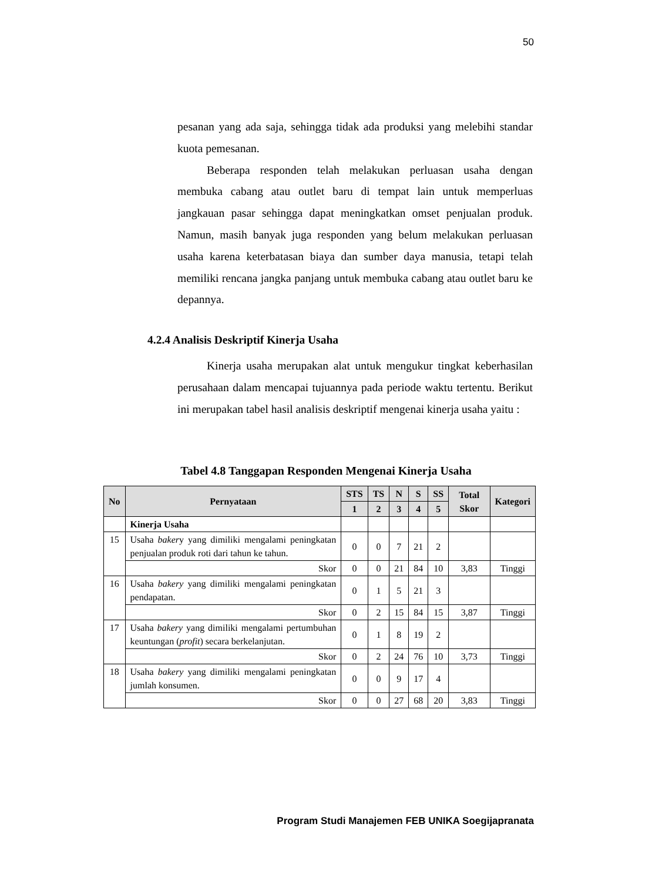50
pesanan yang ada saja, sehingga tidak ada produksi yang melebihi standar kuota pemesanan.
Beberapa responden telah melakukan perluasan usaha dengan membuka cabang atau outlet baru di tempat lain untuk memperluas jangkauan pasar sehingga dapat meningkatkan omset penjualan produk. Namun, masih banyak juga responden yang belum melakukan perluasan usaha karena keterbatasan biaya dan sumber daya manusia, tetapi telah memiliki rencana jangka panjang untuk membuka cabang atau outlet baru ke depannya.
4.2.4 Analisis Deskriptif Kinerja Usaha
Kinerja usaha merupakan alat untuk mengukur tingkat keberhasilan perusahaan dalam mencapai tujuannya pada periode waktu tertentu. Berikut ini merupakan tabel hasil analisis deskriptif mengenai kinerja usaha yaitu :
Tabel 4.8 Tanggapan Responden Mengenai Kinerja Usaha
| No | Pernyataan | STS | TS | N | S | SS | Total Skor | Kategori |
| --- | --- | --- | --- | --- | --- | --- | --- | --- |
| | | 1 | 2 | 3 | 4 | 5 | | |
| | Kinerja Usaha | | | | | | | |
| 15 | Usaha baker y yang dimiliki mengalami peningkatan penjualan produk roti dari tahun ke tahun. | 0 | 0 | 7 | 21 | 2 | | |
| | Skor | 0 | 0 | 21 | 84 | 10 | 3,83 | Tinggi |
| 16 | Usaha bakery yang dimiliki mengalami peningkatan pendapatan. | 0 | 1 | 5 | 21 | 3 | | |
| | Skor | 0 | 2 | 15 | 84 | 15 | 3,87 | Tinggi |
| 17 | Usaha bakery yang dimiliki mengalami pertumbuhan keuntungan ( profit ) secara berkelanjutan. | 0 | 1 | 8 | 19 | 2 | | |
| | Skor | 0 | 2 | 24 | 76 | 10 | 3,73 | Tinggi |
| 18 | Usaha bakery yang dimiliki mengalami peningkatan jumlah konsumen. | 0 | 0 | 9 | 17 | 4 | | |
| | Skor | 0 | 0 | 27 | 68 | 20 | 3,83 | Tinggi |
Program Studi Manajemen FEB UNIKA Soegijapranata